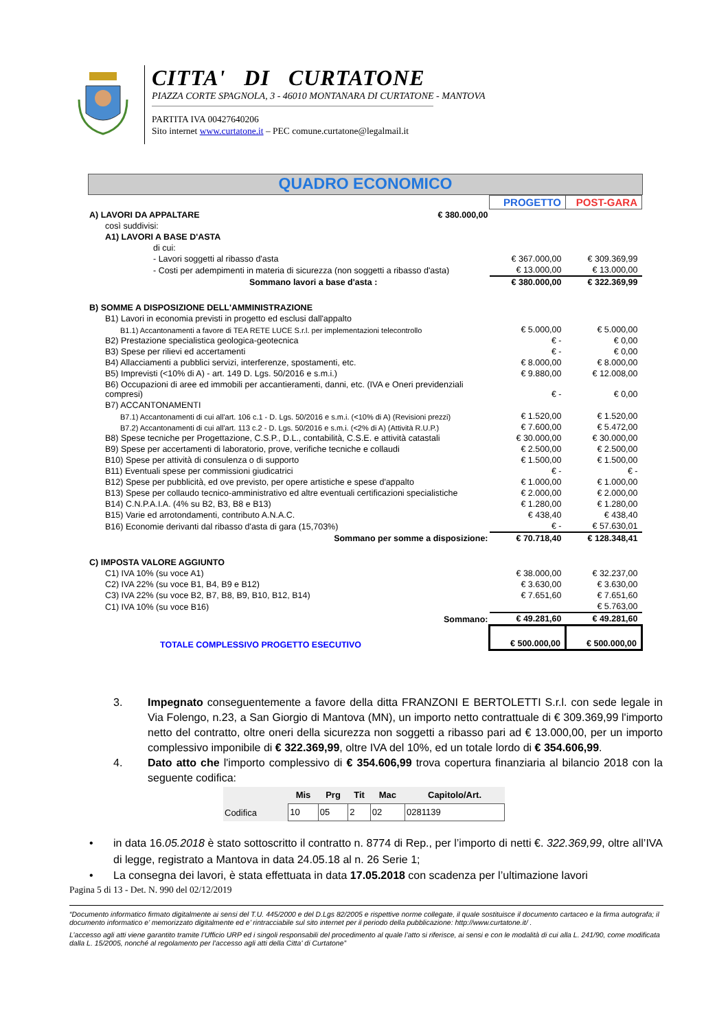CITTA' DI CURTATONE
PIAZZA CORTE SPAGNOLA, 3 - 46010 MONTANARA DI CURTATONE - MANTOVA
PARTITA IVA 00427640206
Sito internet www.curtatone.it – PEC comune.curtatone@legalmail.it
QUADRO ECONOMICO
| | | PROGETTO | POST-GARA |
| A) LAVORI DA APPALTARE | € 380.000,00 | | |
| così suddivisi: | | | |
| A1) LAVORI A BASE D'ASTA | | | |
| di cui: | | | |
| - Lavori soggetti al ribasso d'asta | | € 367.000,00 | € 309.369,99 |
| - Costi per adempimenti in materia di sicurezza (non soggetti a ribasso d'asta) | | € 13.000,00 | € 13.000,00 |
| Sommano lavori a base d'asta : | | € 380.000,00 | € 322.369,99 |
| B) SOMME A DISPOSIZIONE DELL'AMMINISTRAZIONE | | | |
| B1) Lavori in economia previsti in progetto ed esclusi dall'appalto | | | |
| B1.1) Accantonamenti a favore di TEA RETE LUCE S.r.l. per implementazioni telecontrollo | | € 5.000,00 | € 5.000,00 |
| B2) Prestazione specialistica geologica-geotecnica | | € - | € 0,00 |
| B3) Spese per rilievi ed accertamenti | | € - | € 0,00 |
| B4) Allacciamenti a pubblici servizi, interferenze, spostamenti, etc. | | € 8.000,00 | € 8.000,00 |
| B5) Imprevisti (<10% di A) - art. 149 D. Lgs. 50/2016 e s.m.i.) | | € 9.880,00 | € 12.008,00 |
| B6) Occupazioni di aree ed immobili per accantieramenti, danni, etc. (IVA e Oneri previdenziali compresi) | | € - | € 0,00 |
| B7) ACCANTONAMENTI | | | |
| B7.1) Accantonamenti di cui all'art. 106 c.1 - D. Lgs. 50/2016 e s.m.i. (<10% di A) (Revisioni prezzi) | | € 1.520,00 | € 1.520,00 |
| B7.2) Accantonamenti di cui all'art. 113 c.2 - D. Lgs. 50/2016 e s.m.i. (<2% di A) (Attività R.U.P.) | | € 7.600,00 | € 5.472,00 |
| B8) Spese tecniche per Progettazione, C.S.P., D.L., contabilità, C.S.E. e attività catastali | | € 30.000,00 | € 30.000,00 |
| B9) Spese per accertamenti di laboratorio, prove, verifiche tecniche e collaudi | | € 2.500,00 | € 2.500,00 |
| B10) Spese per attività di consulenza o di supporto | | € 1.500,00 | € 1.500,00 |
| B11) Eventuali spese per commissioni giudicatrici | | € - | € - |
| B12) Spese per pubblicità, ed ove previsto, per opere artistiche e spese d'appalto | | € 1.000,00 | € 1.000,00 |
| B13) Spese per collaudo tecnico-amministrativo ed altre eventuali certificazioni specialistiche | | € 2.000,00 | € 2.000,00 |
| B14) C.N.P.A.I.A. (4% su B2, B3, B8 e B13) | | € 1.280,00 | € 1.280,00 |
| B15) Varie ed arrotondamenti, contributo A.N.A.C. | | € 438,40 | € 438,40 |
| B16) Economie derivanti dal ribasso d'asta di gara (15,703%) | | € - | € 57.630,01 |
| Sommano per somme a disposizione: | | € 70.718,40 | € 128.348,41 |
| C) IMPOSTA VALORE AGGIUNTO | | | |
| C1) IVA 10% (su voce A1) | | € 38.000,00 | € 32.237,00 |
| C2) IVA 22% (su voce B1, B4, B9 e B12) | | € 3.630,00 | € 3.630,00 |
| C3) IVA 22% (su voce B2, B7, B8, B9, B10, B12, B14) | | € 7.651,60 | € 7.651,60 |
| C1) IVA 10% (su voce B16) | | | € 5.763,00 |
| Sommano: | | € 49.281,60 | € 49.281,60 |
| TOTALE COMPLESSIVO PROGETTO ESECUTIVO | | € 500.000,00 | € 500.000,00 |
3. Impegnato conseguentemente a favore della ditta FRANZONI E BERTOLETTI S.r.l. con sede legale in Via Folengo, n.23, a San Giorgio di Mantova (MN), un importo netto contrattuale di € 309.369,99 l'importo netto del contratto, oltre oneri della sicurezza non soggetti a ribasso pari ad € 13.000,00, per un importo complessivo imponibile di € 322.369,99, oltre IVA del 10%, ed un totale lordo di € 354.606,99.
4. Dato atto che l'importo complessivo di € 354.606,99 trova copertura finanziaria al bilancio 2018 con la seguente codifica:
| | Mis | Prg | Tit | Mac | Capitolo/Art. |
| --- | --- | --- | --- | --- | --- |
| Codifica | 10 | 05 | 2 | 02 | 0281139 |
• in data 16.05.2018 è stato sottoscritto il contratto n. 8774 di Rep., per l’importo di netti €. 322.369,99, oltre all’IVA di legge, registrato a Mantova in data 24.05.18 al n. 26 Serie 1;
• La consegna dei lavori, è stata effettuata in data 17.05.2018 con scadenza per l’ultimazione lavori
Pagina 5 di 13 - Det. N. 990 del 02/12/2019
“Documento informatico firmato digitalmente ai sensi del T.U. 445/2000 e del D.Lgs 82/2005 e rispettive norme collegate, il quale sostituisce il documento cartaceo e la firma autografa; il documento informatico e’ memorizzato digitalmente ed e’ rintracciabile sul sito internet per il periodo della pubblicazione: http://www.curtatone.it/ .
L’accesso agli atti viene garantito tramite l’Ufficio URP ed i singoli responsabili del procedimento al quale l’atto si riferisce, ai sensi e con le modalità di cui alla L. 241/90, come modificata dalla L. 15/2005, nonché al regolamento per l’accesso agli atti della Citta' di Curtatone”